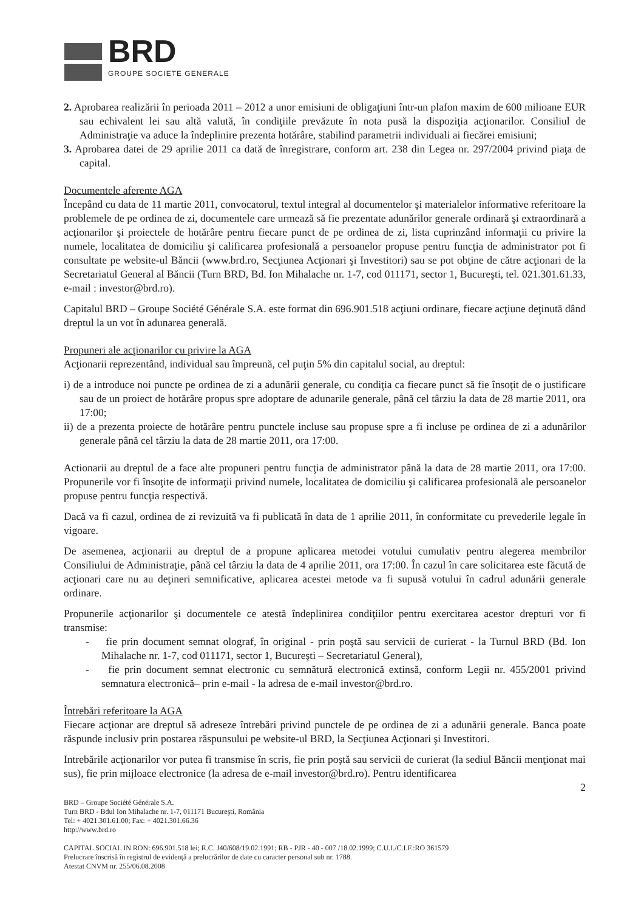BRD
GROUPE SOCIETE GENERALE
2. Aprobarea realizării în perioada 2011 – 2012 a unor emisiuni de obligaţiuni într-un plafon maxim de 600 milioane EUR sau echivalent lei sau altă valută, în condiţiile prevăzute în nota pusă la dispoziţia acţionarilor. Consiliul de Administraţie va aduce la îndeplinire prezenta hotărâre, stabilind parametrii individuali ai fiecărei emisiuni;
3. Aprobarea datei de 29 aprilie 2011 ca dată de înregistrare, conform art. 238 din Legea nr. 297/2004 privind piaţa de capital.
Documentele aferente AGA
Începând cu data de 11 martie 2011, convocatorul, textul integral al documentelor şi materialelor informative referitoare la problemele de pe ordinea de zi, documentele care urmează să fie prezentate adunărilor generale ordinară şi extraordinară a acţionarilor şi proiectele de hotărâre pentru fiecare punct de pe ordinea de zi, lista cuprinzând informaţii cu privire la numele, localitatea de domiciliu şi calificarea profesională a persoanelor propuse pentru funcţia de administrator pot fi consultate pe website-ul Băncii (www.brd.ro, Secţiunea Acţionari şi Investitori) sau se pot obţine de către acţionari de la Secretariatul General al Băncii (Turn BRD, Bd. Ion Mihalache nr. 1-7, cod 011171, sector 1, Bucureşti, tel. 021.301.61.33, e-mail : investor@brd.ro).
Capitalul BRD – Groupe Société Générale S.A. este format din 696.901.518 acţiuni ordinare, fiecare acţiune deţinută dând dreptul la un vot în adunarea generală.
Propuneri ale acţionarilor cu privire la AGA
Acţionarii reprezentând, individual sau împreună, cel puţin 5% din capitalul social, au dreptul:
i) de a introduce noi puncte pe ordinea de zi a adunării generale, cu condiţia ca fiecare punct să fie însoţit de o justificare sau de un proiect de hotărâre propus spre adoptare de adunarile generale, până cel târziu la data de 28 martie 2011, ora 17:00;
ii) de a prezenta proiecte de hotărâre pentru punctele incluse sau propuse spre a fi incluse pe ordinea de zi a adunărilor generale până cel târziu la data de 28 martie 2011, ora 17:00.
Actionarii au dreptul de a face alte propuneri pentru funcţia de administrator până la data de 28 martie 2011, ora 17:00. Propunerile vor fi însoţite de informaţii privind numele, localitatea de domiciliu şi calificarea profesională ale persoanelor propuse pentru funcţia respectivă.
Dacă va fi cazul, ordinea de zi revizuită va fi publicată în data de 1 aprilie 2011, în conformitate cu prevederile legale în vigoare.
De asemenea, acţionarii au dreptul de a propune aplicarea metodei votului cumulativ pentru alegerea membrilor Consiliului de Administraţie, până cel târziu la data de 4 aprilie 2011, ora 17:00. În cazul în care solicitarea este făcută de acţionari care nu au deţineri semnificative, aplicarea acestei metode va fi supusă votului în cadrul adunării generale ordinare.
Propunerile acţionarilor şi documentele ce atestă îndeplinirea condiţiilor pentru exercitarea acestor drepturi vor fi transmise:
- fie prin document semnat olograf, în original - prin poştă sau servicii de curierat - la Turnul BRD (Bd. Ion Mihalache nr. 1-7, cod 011171, sector 1, Bucureşti – Secretariatul General),
- fie prin document semnat electronic cu semnătură electronică extinsă, conform Legii nr. 455/2001 privind semnatura electronică– prin e-mail - la adresa de e-mail investor@brd.ro.
Întrebări referitoare la AGA
Fiecare acţionar are dreptul să adreseze întrebări privind punctele de pe ordinea de zi a adunării generale. Banca poate răspunde inclusiv prin postarea răspunsului pe website-ul BRD, la Secţiunea Acţionari şi Investitori.
Intrebările acţionarilor vor putea fi transmise în scris, fie prin poştă sau servicii de curierat (la sediul Băncii menţionat mai sus), fie prin mijloace electronice (la adresa de e-mail investor@brd.ro). Pentru identificarea
2
BRD – Groupe Société Générale S.A.
Turn BRD - Bdul Ion Mihalache nr. 1-7, 011171 Bucureşti, România
Tel: + 4021.301.61.00; Fax: + 4021.301.66.36
http://www.brd.ro
CAPITAL SOCIAL IN RON: 696.901.518 lei; R.C. J40/608/19.02.1991; RB - PJR - 40 - 007 /18.02.1999; C.U.I./C.I.F.:RO 361579
Prelucrare înscrisă în registrul de evidenţă a prelucrărilor de date cu caracter personal sub nr. 1788.
Atestat CNVM nr. 255/06.08.2008